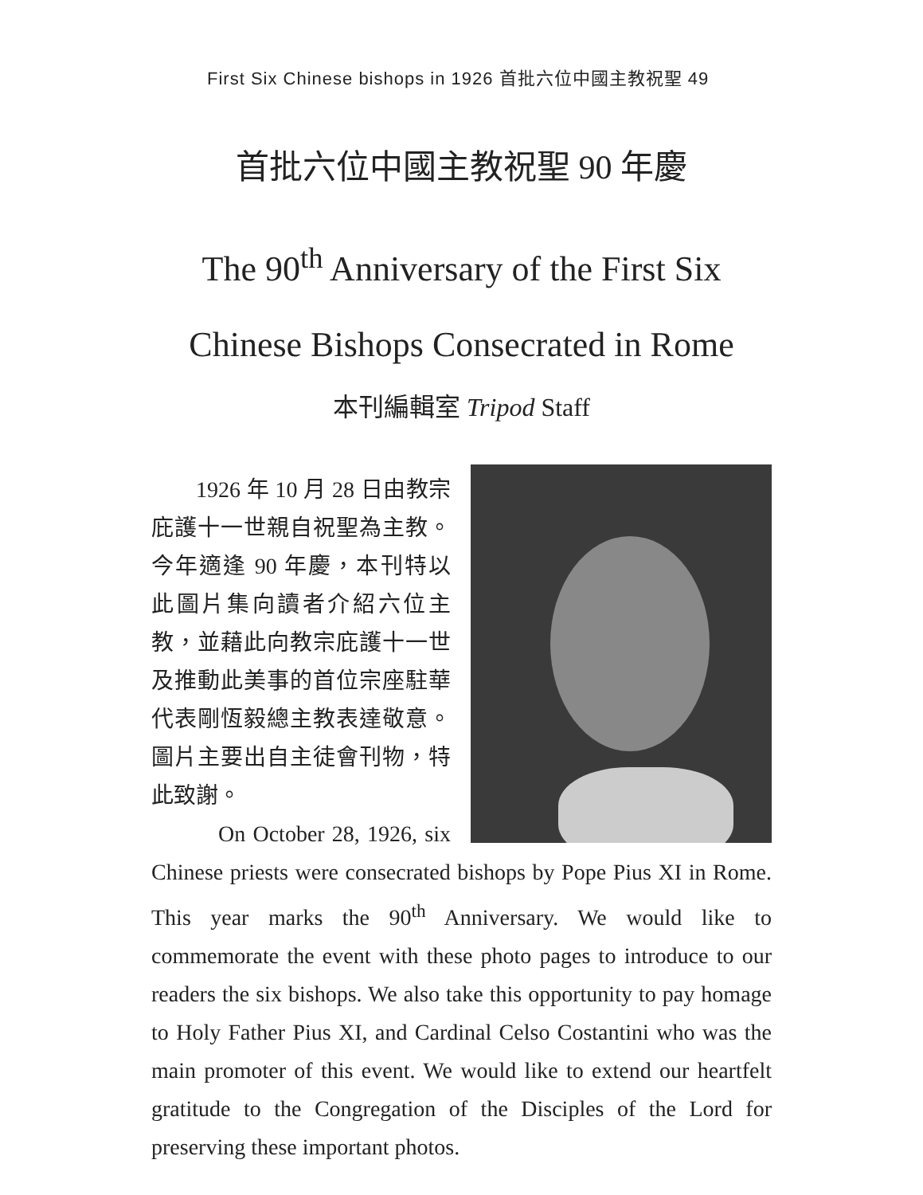First Six Chinese bishops in 1926 首批六位中國主教祝聖 49
首批六位中國主教祝聖 90 年慶
The 90<sup>th</sup> Anniversary of the First Six
Chinese Bishops Consecrated in Rome
本刊編輯室 Tripod Staff
1926 年 10 月 28 日由教宗庇護十一世親自祝聖為主教。今年適逢 90 年慶，本刊特以此圖片集向讀者介紹六位主教，並藉此向教宗庇護十一世及推動此美事的首位宗座駐華代表剛恆毅總主教表達敬意。圖片主要出自主徒會刊物，特此致謝。
On October 28, 1926, six Chinese priests were consecrated bishops by Pope Pius XI in Rome. This year marks the 90<sup>th</sup> Anniversary. We would like to commemorate the event with these photo pages to introduce to our readers the six bishops. We also take this opportunity to pay homage to Holy Father Pius XI, and Cardinal Celso Costantini who was the main promoter of this event. We would like to extend our heartfelt gratitude to the Congregation of the Disciples of the Lord for preserving these important photos.